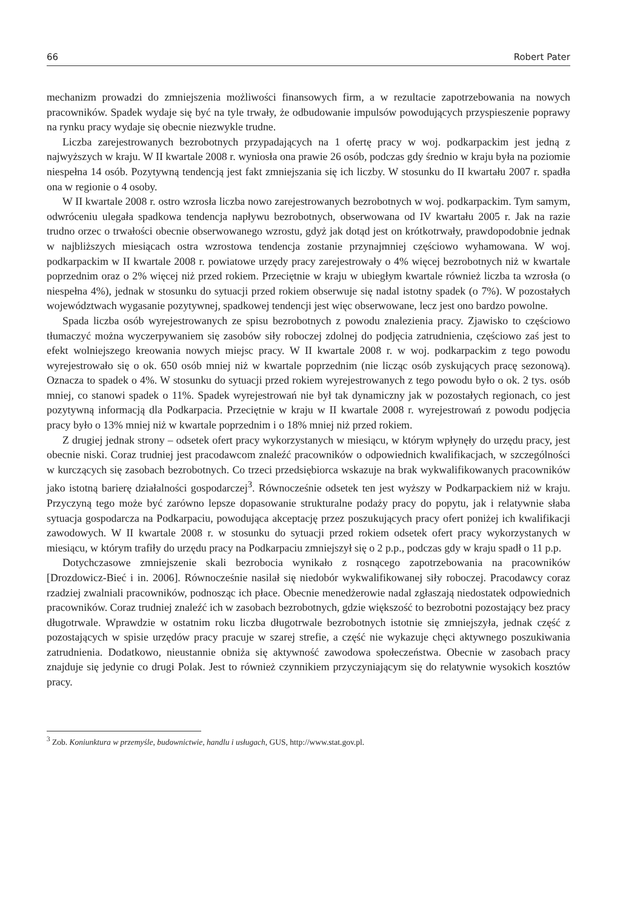66 Robert Pater
mechanizm prowadzi do zmniejszenia możliwości finansowych firm, a w rezultacie zapotrzebowania na nowych pracowników. Spadek wydaje się być na tyle trwały, że odbudowanie impulsów powodujących przyspieszenie poprawy na rynku pracy wydaje się obecnie niezwykle trudne.
Liczba zarejestrowanych bezrobotnych przypadających na 1 ofertę pracy w woj. podkarpackim jest jedną z najwyższych w kraju. W II kwartale 2008 r. wyniosła ona prawie 26 osób, podczas gdy średnio w kraju była na poziomie niespełna 14 osób. Pozytywną tendencją jest fakt zmniejszania się ich liczby. W stosunku do II kwartału 2007 r. spadła ona w regionie o 4 osoby.
W II kwartale 2008 r. ostro wzrosła liczba nowo zarejestrowanych bezrobotnych w woj. podkarpackim. Tym samym, odwróceniu ulegała spadkowa tendencja napływu bezrobotnych, obserwowana od IV kwartału 2005 r. Jak na razie trudno orzec o trwałości obecnie obserwowanego wzrostu, gdyż jak dotąd jest on krótkotrwały, prawdopodobnie jednak w najbliższych miesiącach ostra wzrostowa tendencja zostanie przynajmniej częściowo wyhamowana. W woj. podkarpackim w II kwartale 2008 r. powiatowe urzędy pracy zarejestrowały o 4% więcej bezrobotnych niż w kwartale poprzednim oraz o 2% więcej niż przed rokiem. Przeciętnie w kraju w ubiegłym kwartale również liczba ta wzrosła (o niespełna 4%), jednak w stosunku do sytuacji przed rokiem obserwuje się nadal istotny spadek (o 7%). W pozostałych województwach wygasanie pozytywnej, spadkowej tendencji jest więc obserwowane, lecz jest ono bardzo powolne.
Spada liczba osób wyrejestrowanych ze spisu bezrobotnych z powodu znalezienia pracy. Zjawisko to częściowo tłumaczyć można wyczerpywaniem się zasobów siły roboczej zdolnej do podjęcia zatrudnienia, częściowo zaś jest to efekt wolniejszego kreowania nowych miejsc pracy. W II kwartale 2008 r. w woj. podkarpackim z tego powodu wyrejestrowało się o ok. 650 osób mniej niż w kwartale poprzednim (nie licząc osób zyskujących pracę sezonową). Oznacza to spadek o 4%. W stosunku do sytuacji przed rokiem wyrejestrowanych z tego powodu było o ok. 2 tys. osób mniej, co stanowi spadek o 11%. Spadek wyrejestrowań nie był tak dynamiczny jak w pozostałych regionach, co jest pozytywną informacją dla Podkarpacia. Przeciętnie w kraju w II kwartale 2008 r. wyrejestrowań z powodu podjęcia pracy było o 13% mniej niż w kwartale poprzednim i o 18% mniej niż przed rokiem.
Z drugiej jednak strony – odsetek ofert pracy wykorzystanych w miesiącu, w którym wpłynęły do urzędu pracy, jest obecnie niski. Coraz trudniej jest pracodawcom znaleźć pracowników o odpowiednich kwalifikacjach, w szczególności w kurczących się zasobach bezrobotnych. Co trzeci przedsiębiorca wskazuje na brak wykwalifikowanych pracowników jako istotną barierę działalności gospodarczej<sup>3</sup>. Równocześnie odsetek ten jest wyższy w Podkarpackiem niż w kraju. Przyczyną tego może być zarówno lepsze dopasowanie strukturalne podaży pracy do popytu, jak i relatywnie słaba sytuacja gospodarcza na Podkarpaciu, powodująca akceptację przez poszukujących pracy ofert poniżej ich kwalifikacji zawodowych. W II kwartale 2008 r. w stosunku do sytuacji przed rokiem odsetek ofert pracy wykorzystanych w miesiącu, w którym trafiły do urzędu pracy na Podkarpaciu zmniejszył się o 2 p.p., podczas gdy w kraju spadł o 11 p.p.
Dotychczasowe zmniejszenie skali bezrobocia wynikało z rosnącego zapotrzebowania na pracowników [Drozdowicz-Bieć i in. 2006]. Równocześnie nasilał się niedobór wykwalifikowanej siły roboczej. Pracodawcy coraz rzadziej zwalniali pracowników, podnosząc ich płace. Obecnie menedżerowie nadal zgłaszają niedostatek odpowiednich pracowników. Coraz trudniej znaleźć ich w zasobach bezrobotnych, gdzie większość to bezrobotni pozostający bez pracy długotrwale. Wprawdzie w ostatnim roku liczba długotrwale bezrobotnych istotnie się zmniejszyła, jednak część z pozostających w spisie urzędów pracy pracuje w szarej strefie, a część nie wykazuje chęci aktywnego poszukiwania zatrudnienia. Dodatkowo, nieustannie obniża się aktywność zawodowa społeczeństwa. Obecnie w zasobach pracy znajduje się jedynie co drugi Polak. Jest to również czynnikiem przyczyniającym się do relatywnie wysokich kosztów pracy.
<sup>3</sup> Zob. Koniunktura w przemyśle, budownictwie, handlu i usługach, GUS, http://www.stat.gov.pl.